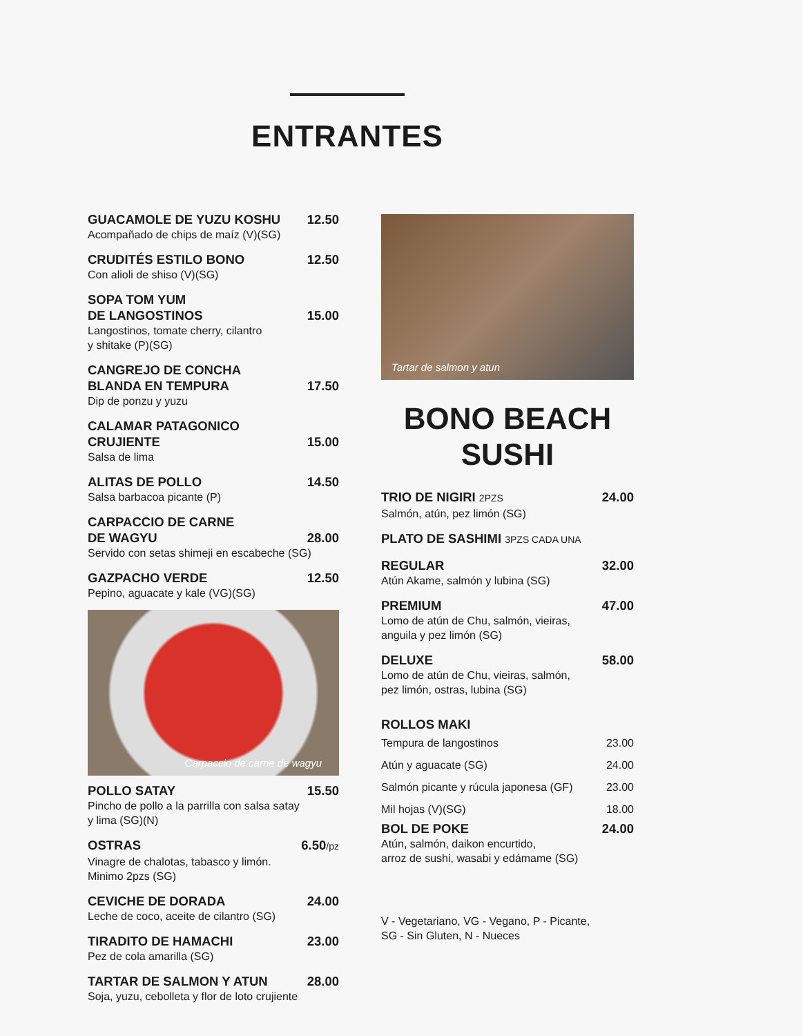ENTRANTES
GUACAMOLE DE YUZU KOSHU 12.50
Acompañado de chips de maíz (V)(SG)
CRUDITÉS ESTILO BONO 12.50
Con alioli de shiso (V)(SG)
SOPA TOM YUM
DE LANGOSTINOS
15.00
Langostinos, tomate cherry, cilantro
y shitake (P)(SG)
CANGREJO DE CONCHA
BLANDA EN TEMPURA
17.50
Dip de ponzu y yuzu
CALAMAR PATAGONICO
CRUJIENTE
15.00
Salsa de lima
ALITAS DE POLLO 14.50
Salsa barbacoa picante (P)
CARPACCIO DE CARNE
DE WAGYU
28.00
Servido con setas shimeji en escabeche (SG)
GAZPACHO VERDE 12.50
Pepino, aguacate y kale (VG)(SG)
Carpaccio de carne de wagyu
POLLO SATAY 15.50
Pincho de pollo a la parrilla con salsa satay
y lima (SG)(N)
OSTRAS 6.50/pz
Vinagre de chalotas, tabasco y limón.
Minimo 2pzs (SG)
CEVICHE DE DORADA 24.00
Leche de coco, aceite de cilantro (SG)
TIRADITO DE HAMACHI 23.00
Pez de cola amarilla (SG)
TARTAR DE SALMON Y ATUN 28.00
Soja, yuzu, cebolleta y flor de loto crujiente
Tartar de salmon y atun
BONO BEACH
SUSHI
TRIO DE NIGIRI 2PZS 24.00
Salmón, atún, pez limón (SG)
PLATO DE SASHIMI 3PZS CADA UNA
REGULAR 32.00
Atún Akame, salmón y lubina (SG)
PREMIUM 47.00
Lomo de atún de Chu, salmón, vieiras,
anguila y pez limón (SG)
DELUXE 58.00
Lomo de atún de Chu, vieiras, salmón,
pez limón, ostras, lubina (SG)
ROLLOS MAKI
Tempura de langostinos 23.00
Atún y aguacate (SG) 24.00
Salmón picante y rúcula japonesa (GF) 23.00
Mil hojas (V)(SG) 18.00
BOL DE POKE 24.00
Atún, salmón, daikon encurtido,
arroz de sushi, wasabi y edámame (SG)
V - Vegetariano, VG - Vegano, P - Picante,
SG - Sin Gluten, N - Nueces